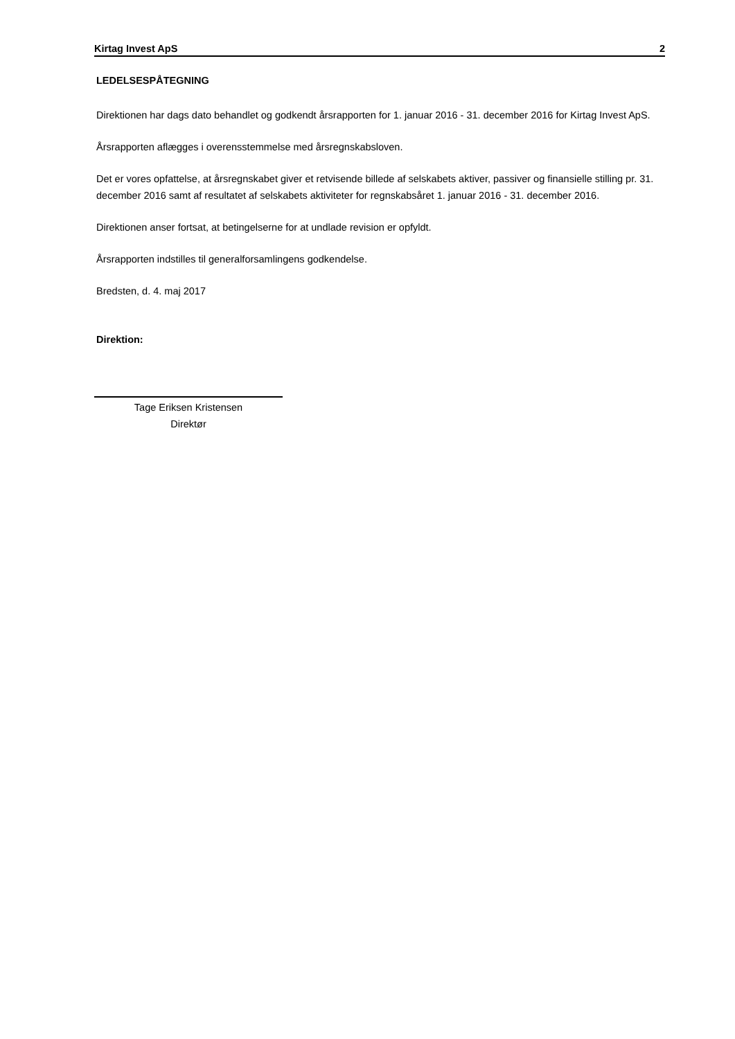Kirtag Invest ApS 2
LEDELSESPÅTEGNING
Direktionen har dags dato behandlet og godkendt årsrapporten for 1. januar 2016 - 31. december 2016 for Kirtag Invest ApS.
Årsrapporten aflægges i overensstemmelse med årsregnskabsloven.
Det er vores opfattelse, at årsregnskabet giver et retvisende billede af selskabets aktiver, passiver og finansielle stilling pr. 31. december 2016 samt af resultatet af selskabets aktiviteter for regnskabsåret 1. januar 2016 - 31. december 2016.
Direktionen anser fortsat, at betingelserne for at undlade revision er opfyldt.
Årsrapporten indstilles til generalforsamlingens godkendelse.
Bredsten, d. 4. maj 2017
Direktion:
Tage Eriksen Kristensen
Direktør